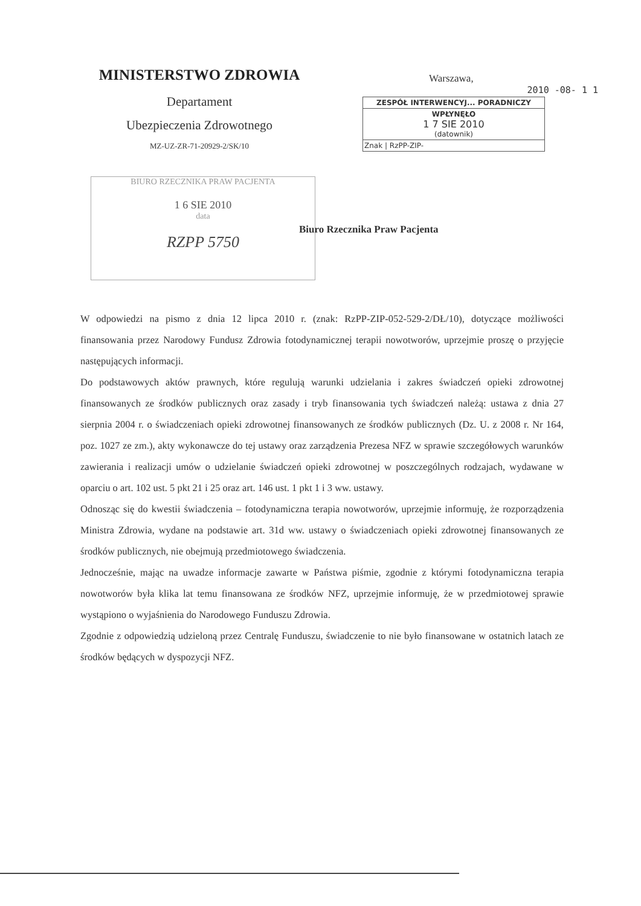MINISTERSTWO ZDROWIA
Departament
Ubezpieczenia Zdrowotnego
MZ-UZ-ZR-71-20929-2/SK/10
Warszawa,
2010 -08- 1 1
ZESPÓŁ INTERWENCYJ... PORADNICZY
WPŁYNĘŁO
1 7 SIE 2010
(datownik)
Znak | RzPP-ZIP-
BIURO RZECZNIKA PRAW PACJENTA
1 6 SIE 2010
data
RZPP 5750
Biuro Rzecznika Praw Pacjenta
W odpowiedzi na pismo z dnia 12 lipca 2010 r. (znak: RzPP-ZIP-052-529-2/DŁ/10), dotyczące możliwości finansowania przez Narodowy Fundusz Zdrowia fotodynamicznej terapii nowotworów, uprzejmie proszę o przyjęcie następujących informacji.
Do podstawowych aktów prawnych, które regulują warunki udzielania i zakres świadczeń opieki zdrowotnej finansowanych ze środków publicznych oraz zasady i tryb finansowania tych świadczeń należą: ustawa z dnia 27 sierpnia 2004 r. o świadczeniach opieki zdrowotnej finansowanych ze środków publicznych (Dz. U. z 2008 r. Nr 164, poz. 1027 ze zm.), akty wykonawcze do tej ustawy oraz zarządzenia Prezesa NFZ w sprawie szczegółowych warunków zawierania i realizacji umów o udzielanie świadczeń opieki zdrowotnej w poszczególnych rodzajach, wydawane w oparciu o art. 102 ust. 5 pkt 21 i 25 oraz art. 146 ust. 1 pkt 1 i 3 ww. ustawy.
Odnosząc się do kwestii świadczenia – fotodynamiczna terapia nowotworów, uprzejmie informuję, że rozporządzenia Ministra Zdrowia, wydane na podstawie art. 31d ww. ustawy o świadczeniach opieki zdrowotnej finansowanych ze środków publicznych, nie obejmują przedmiotowego świadczenia.
Jednocześnie, mając na uwadze informacje zawarte w Państwa piśmie, zgodnie z którymi fotodynamiczna terapia nowotworów była klika lat temu finansowana ze środków NFZ, uprzejmie informuję, że w przedmiotowej sprawie wystąpiono o wyjaśnienia do Narodowego Funduszu Zdrowia.
Zgodnie z odpowiedzią udzieloną przez Centralę Funduszu, świadczenie to nie było finansowane w ostatnich latach ze środków będących w dyspozycji NFZ.